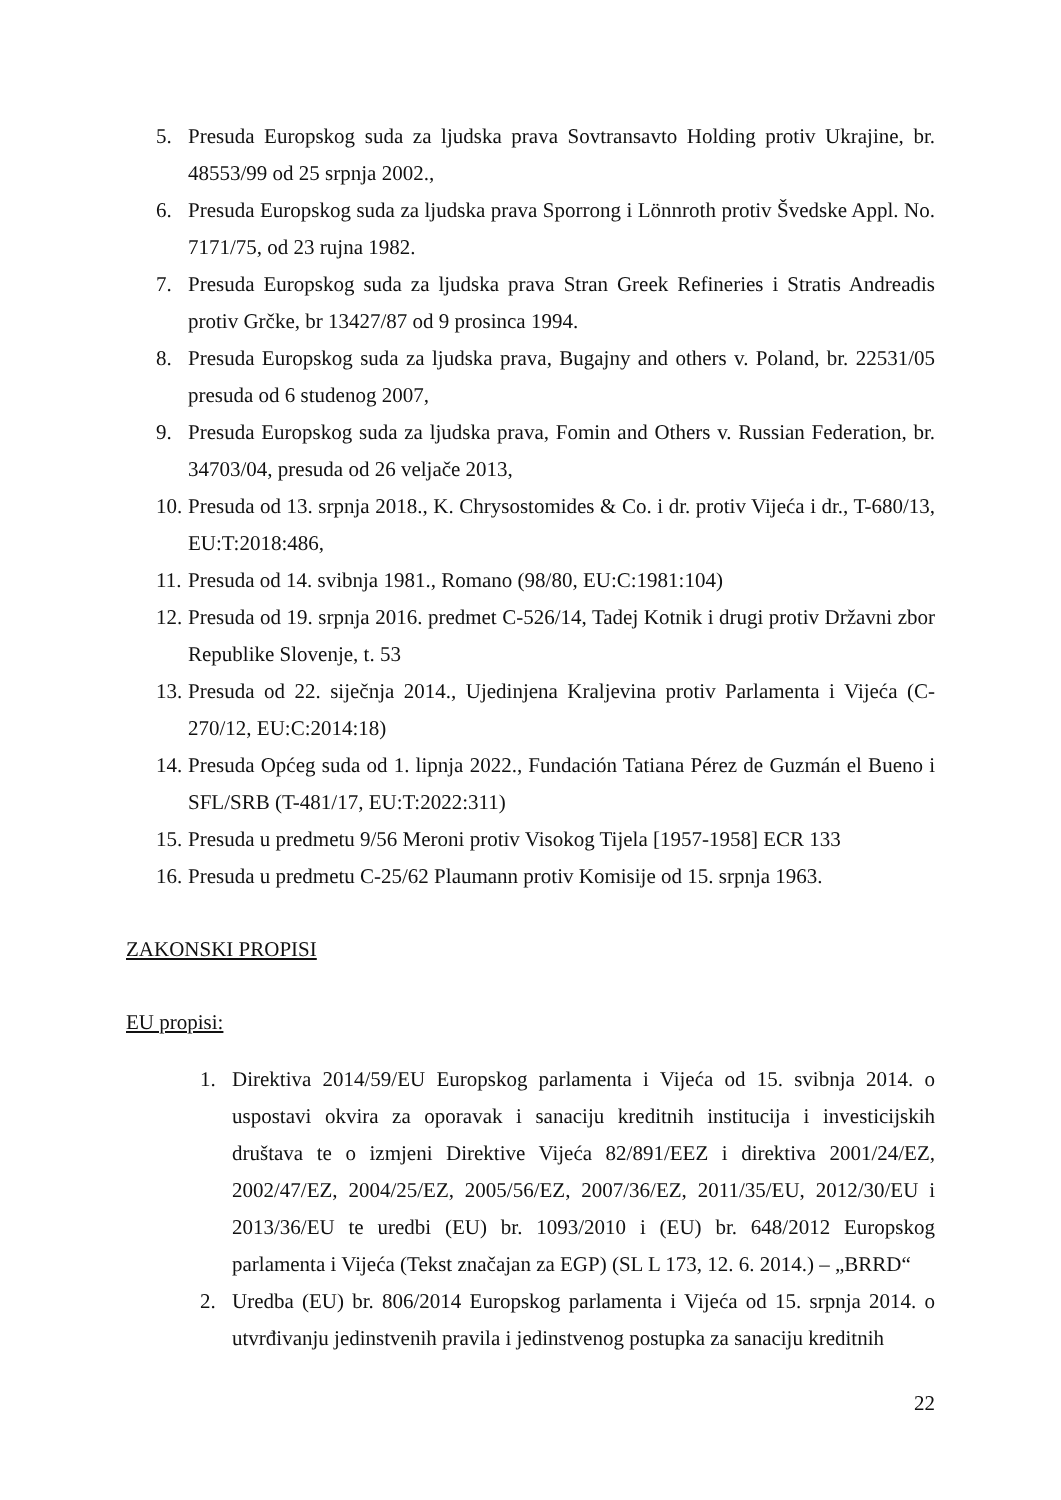5. Presuda Europskog suda za ljudska prava Sovtransavto Holding protiv Ukrajine, br. 48553/99 od 25 srpnja 2002.,
6. Presuda Europskog suda za ljudska prava Sporrong i Lönnroth protiv Švedske Appl. No. 7171/75, od 23 rujna 1982.
7. Presuda Europskog suda za ljudska prava Stran Greek Refineries i Stratis Andreadis protiv Grčke, br 13427/87 od 9 prosinca 1994.
8. Presuda Europskog suda za ljudska prava, Bugajny and others v. Poland, br. 22531/05 presuda od 6 studenog 2007,
9. Presuda Europskog suda za ljudska prava, Fomin and Others v. Russian Federation, br. 34703/04, presuda od 26 veljače 2013,
10. Presuda od 13. srpnja 2018., K. Chrysostomides & Co. i dr. protiv Vijeća i dr., T-680/13, EU:T:2018:486,
11. Presuda od 14. svibnja 1981., Romano (98/80, EU:C:1981:104)
12. Presuda od 19. srpnja 2016. predmet C-526/14, Tadej Kotnik i drugi protiv Državni zbor Republike Slovenje, t. 53
13. Presuda od 22. siječnja 2014., Ujedinjena Kraljevina protiv Parlamenta i Vijeća (C-270/12, EU:C:2014:18)
14. Presuda Općeg suda od 1. lipnja 2022., Fundación Tatiana Pérez de Guzmán el Bueno i SFL/SRB (T-481/17, EU:T:2022:311)
15. Presuda u predmetu 9/56 Meroni protiv Visokog Tijela [1957-1958] ECR 133
16. Presuda u predmetu C-25/62 Plaumann protiv Komisije od 15. srpnja 1963.
ZAKONSKI PROPISI
EU propisi:
1. Direktiva 2014/59/EU Europskog parlamenta i Vijeća od 15. svibnja 2014. o uspostavi okvira za oporavak i sanaciju kreditnih institucija i investicijskih društava te o izmjeni Direktive Vijeća 82/891/EEZ i direktiva 2001/24/EZ, 2002/47/EZ, 2004/25/EZ, 2005/56/EZ, 2007/36/EZ, 2011/35/EU, 2012/30/EU i 2013/36/EU te uredbi (EU) br. 1093/2010 i (EU) br. 648/2012 Europskog parlamenta i Vijeća (Tekst značajan za EGP) (SL L 173, 12. 6. 2014.) – „BRRD“
2. Uredba (EU) br. 806/2014 Europskog parlamenta i Vijeća od 15. srpnja 2014. o utvrđivanju jedinstvenih pravila i jedinstvenog postupka za sanaciju kreditnih
22